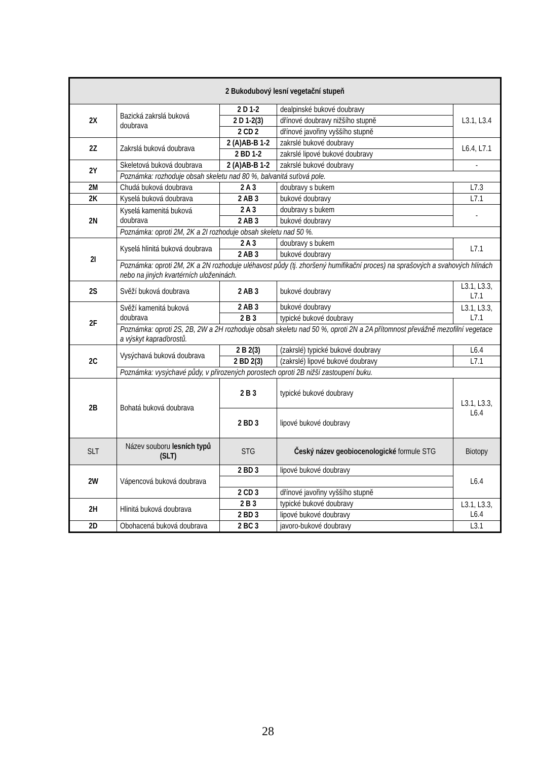| 2 Bukodubový lesní vegetační stupeň | | | | |
| --- | --- | --- | --- | --- |
| 2X | Bazická zakrslá buková doubrava | 2 D 1-2 | dealpinské bukové doubravy | L3.1, L3.4 |
| | | 2 D 1-2(3) | dřínové doubravy nižšího stupně | |
| | | 2 CD 2 | dřínové javořiny vyššího stupně | |
| 2Z | Zakrslá buková doubrava | 2 (A)AB-B 1-2 | zakrslé bukové doubravy | L6.4, L7.1 |
| | | 2 BD 1-2 | zakrslé lipové bukové doubravy | |
| 2Y | Skeletová buková doubrava | 2 (A)AB-B 1-2 | zakrslé bukové doubravy | - |
| | Poznámka: rozhoduje obsah skeletu nad 80 %, balvanitá suťová pole. | | | |
| 2M | Chudá buková doubrava | 2 A 3 | doubravy s bukem | L7.3 |
| 2K | Kyselá buková doubrava | 2 AB 3 | bukové doubravy | L7.1 |
| 2N | Kyselá kamenitá buková doubrava | 2 A 3 | doubravy s bukem | - |
| | | 2 AB 3 | bukové doubravy | |
| | Poznámka: oproti 2M, 2K a 2I rozhoduje obsah skeletu nad 50 %. | | | |
| 2I | Kyselá hlinitá buková doubrava | 2 A 3 | doubravy s bukem | L7.1 |
| | | 2 AB 3 | bukové doubravy | |
| | Poznámka: oproti 2M, 2K a 2N rozhoduje uléhavost půdy (tj. zhoršený humifikační proces) na sprašových a svahových hlínách nebo na jiných kvartérních uloženinách. | | | |
| 2S | Svěží buková doubrava | 2 AB 3 | bukové doubravy | L3.1, L3.3, L7.1 |
| 2F | Svěží kamenitá buková doubrava | 2 AB 3 | bukové doubravy | L3.1, L3.3, L7.1 |
| | | 2 B 3 | typické bukové doubravy | |
| | Poznámka: oproti 2S, 2B, 2W a 2H rozhoduje obsah skeletu nad 50 %, oproti 2N a 2A přítomnost převážně mezofilní vegetace a výskyt kapraďorostů. | | | |
| 2C | Vysýchavá buková doubrava | 2 B 2(3) | (zakrslé) typické bukové doubravy | L6.4 |
| | | 2 BD 2(3) | (zakrslé) lipové bukové doubravy | L7.1 |
| | Poznámka: vysýchavé půdy, v přirozených porostech oproti 2B nižší zastoupení buku. | | | |
| 2B | Bohatá buková doubrava | 2 B 3 | typické bukové doubravy | L3.1, L3.3, L6.4 |
| | | 2 BD 3 | lipové bukové doubravy | |
| SLT | Název souboru lesních typů (SLT) | STG | Český název geobiocenologické formule STG | Biotopy |
| 2W | Vápencová buková doubrava | 2 BD 3 | lipové bukové doubravy | L6.4 |
| | | 2 CD 3 | dřínové javořiny vyššího stupně | |
| 2H | Hlinitá buková doubrava | 2 B 3 | typické bukové doubravy | L3.1, L3.3, L6.4 |
| | | 2 BD 3 | lipové bukové doubravy | |
| 2D | Obohacená buková doubrava | 2 BC 3 | javoro-bukové doubravy | L3.1 |
28